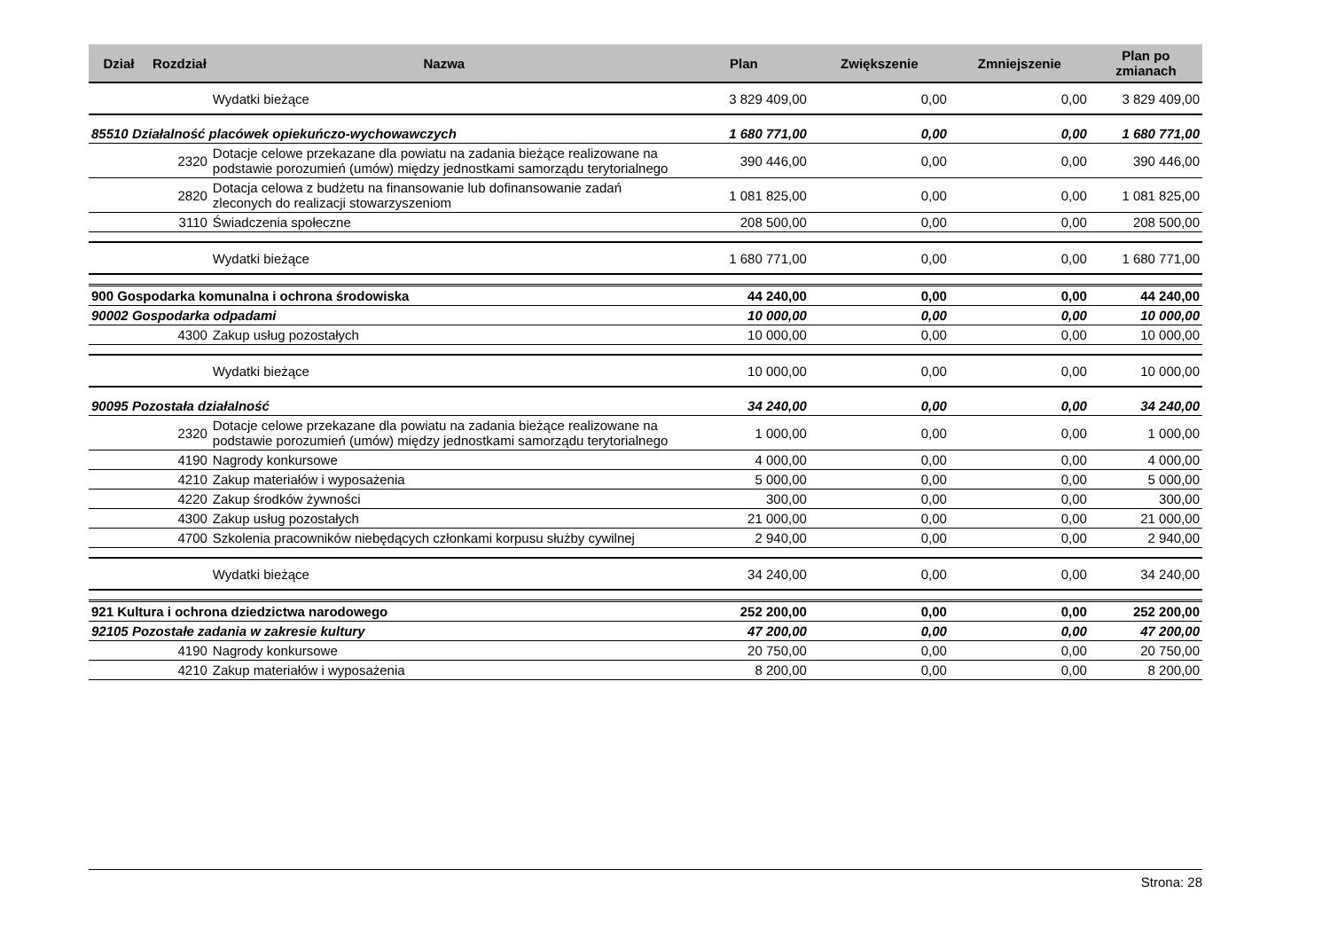| Dział | Rozdział | Nazwa | Plan | Zwiększenie | Zmniejszenie | Plan po zmianach |
| --- | --- | --- | --- | --- | --- | --- |
| | | Wydatki bieżące | 3 829 409,00 | 0,00 | 0,00 | 3 829 409,00 |
| 85510 Działalność placówek opiekuńczo-wychowawczych | | | 1 680 771,00 | 0,00 | 0,00 | 1 680 771,00 |
| | 2320 | Dotacje celowe przekazane dla powiatu na zadania bieżące realizowane na podstawie porozumień (umów) między jednostkami samorządu terytorialnego | 390 446,00 | 0,00 | 0,00 | 390 446,00 |
| | 2820 | Dotacja celowa z budżetu na finansowanie lub dofinansowanie zadań zleconych do realizacji stowarzyszeniom | 1 081 825,00 | 0,00 | 0,00 | 1 081 825,00 |
| | 3110 | Świadczenia społeczne | 208 500,00 | 0,00 | 0,00 | 208 500,00 |
| | | Wydatki bieżące | 1 680 771,00 | 0,00 | 0,00 | 1 680 771,00 |
| 900 Gospodarka komunalna i ochrona środowiska | | | 44 240,00 | 0,00 | 0,00 | 44 240,00 |
| 90002 Gospodarka odpadami | | | 10 000,00 | 0,00 | 0,00 | 10 000,00 |
| | 4300 | Zakup usług pozostałych | 10 000,00 | 0,00 | 0,00 | 10 000,00 |
| | | Wydatki bieżące | 10 000,00 | 0,00 | 0,00 | 10 000,00 |
| 90095 Pozostała działalność | | | 34 240,00 | 0,00 | 0,00 | 34 240,00 |
| | 2320 | Dotacje celowe przekazane dla powiatu na zadania bieżące realizowane na podstawie porozumień (umów) między jednostkami samorządu terytorialnego | 1 000,00 | 0,00 | 0,00 | 1 000,00 |
| | 4190 | Nagrody konkursowe | 4 000,00 | 0,00 | 0,00 | 4 000,00 |
| | 4210 | Zakup materiałów i wyposażenia | 5 000,00 | 0,00 | 0,00 | 5 000,00 |
| | 4220 | Zakup środków żywności | 300,00 | 0,00 | 0,00 | 300,00 |
| | 4300 | Zakup usług pozostałych | 21 000,00 | 0,00 | 0,00 | 21 000,00 |
| | 4700 | Szkolenia pracowników niebędących członkami korpusu służby cywilnej | 2 940,00 | 0,00 | 0,00 | 2 940,00 |
| | | Wydatki bieżące | 34 240,00 | 0,00 | 0,00 | 34 240,00 |
| 921 Kultura i ochrona dziedzictwa narodowego | | | 252 200,00 | 0,00 | 0,00 | 252 200,00 |
| 92105 Pozostałe zadania w zakresie kultury | | | 47 200,00 | 0,00 | 0,00 | 47 200,00 |
| | 4190 | Nagrody konkursowe | 20 750,00 | 0,00 | 0,00 | 20 750,00 |
| | 4210 | Zakup materiałów i wyposażenia | 8 200,00 | 0,00 | 0,00 | 8 200,00 |
Strona: 28